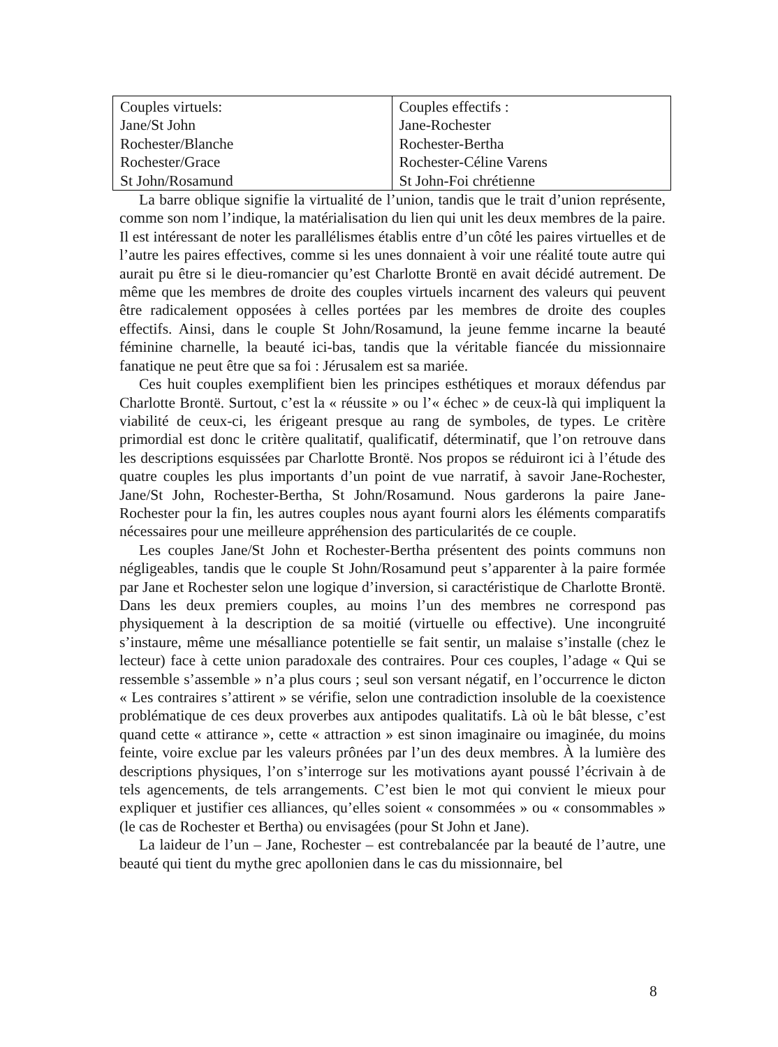| Couples virtuels: Jane/St John Rochester/Blanche Rochester/Grace St John/Rosamund | Couples effectifs : Jane-Rochester Rochester-Bertha Rochester-Céline Varens St John-Foi chrétienne |
La barre oblique signifie la virtualité de l’union, tandis que le trait d’union représente, comme son nom l’indique, la matérialisation du lien qui unit les deux membres de la paire. Il est intéressant de noter les parallélismes établis entre d’un côté les paires virtuelles et de l’autre les paires effectives, comme si les unes donnaient à voir une réalité toute autre qui aurait pu être si le dieu-romancier qu’est Charlotte Brontë en avait décidé autrement. De même que les membres de droite des couples virtuels incarnent des valeurs qui peuvent être radicalement opposées à celles portées par les membres de droite des couples effectifs. Ainsi, dans le couple St John/Rosamund, la jeune femme incarne la beauté féminine charnelle, la beauté ici-bas, tandis que la véritable fiancée du missionnaire fanatique ne peut être que sa foi : Jérusalem est sa mariée.
Ces huit couples exemplifient bien les principes esthétiques et moraux défendus par Charlotte Brontë. Surtout, c’est la « réussite » ou l’« échec » de ceux-là qui impliquent la viabilité de ceux-ci, les érigeant presque au rang de symboles, de types. Le critère primordial est donc le critère qualitatif, qualificatif, déterminatif, que l’on retrouve dans les descriptions esquissées par Charlotte Brontë. Nos propos se réduiront ici à l’étude des quatre couples les plus importants d’un point de vue narratif, à savoir Jane-Rochester, Jane/St John, Rochester-Bertha, St John/Rosamund. Nous garderons la paire Jane-Rochester pour la fin, les autres couples nous ayant fourni alors les éléments comparatifs nécessaires pour une meilleure appréhension des particularités de ce couple.
Les couples Jane/St John et Rochester-Bertha présentent des points communs non négligeables, tandis que le couple St John/Rosamund peut s’apparenter à la paire formée par Jane et Rochester selon une logique d’inversion, si caractéristique de Charlotte Brontë. Dans les deux premiers couples, au moins l’un des membres ne correspond pas physiquement à la description de sa moitié (virtuelle ou effective). Une incongruité s’instaure, même une mésalliance potentielle se fait sentir, un malaise s’installe (chez le lecteur) face à cette union paradoxale des contraires. Pour ces couples, l’adage « Qui se ressemble s’assemble » n’a plus cours ; seul son versant négatif, en l’occurrence le dicton « Les contraires s’attirent » se vérifie, selon une contradiction insoluble de la coexistence problématique de ces deux proverbes aux antipodes qualitatifs. Là où le bât blesse, c’est quand cette « attirance », cette « attraction » est sinon imaginaire ou imaginée, du moins feinte, voire exclue par les valeurs prônées par l’un des deux membres. À la lumière des descriptions physiques, l’on s’interroge sur les motivations ayant poussé l’écrivain à de tels agencements, de tels arrangements. C’est bien le mot qui convient le mieux pour expliquer et justifier ces alliances, qu’elles soient « consommées » ou « consommables » (le cas de Rochester et Bertha) ou envisagées (pour St John et Jane).
La laideur de l’un – Jane, Rochester – est contrebalancée par la beauté de l’autre, une beauté qui tient du mythe grec apollonien dans le cas du missionnaire, bel
8